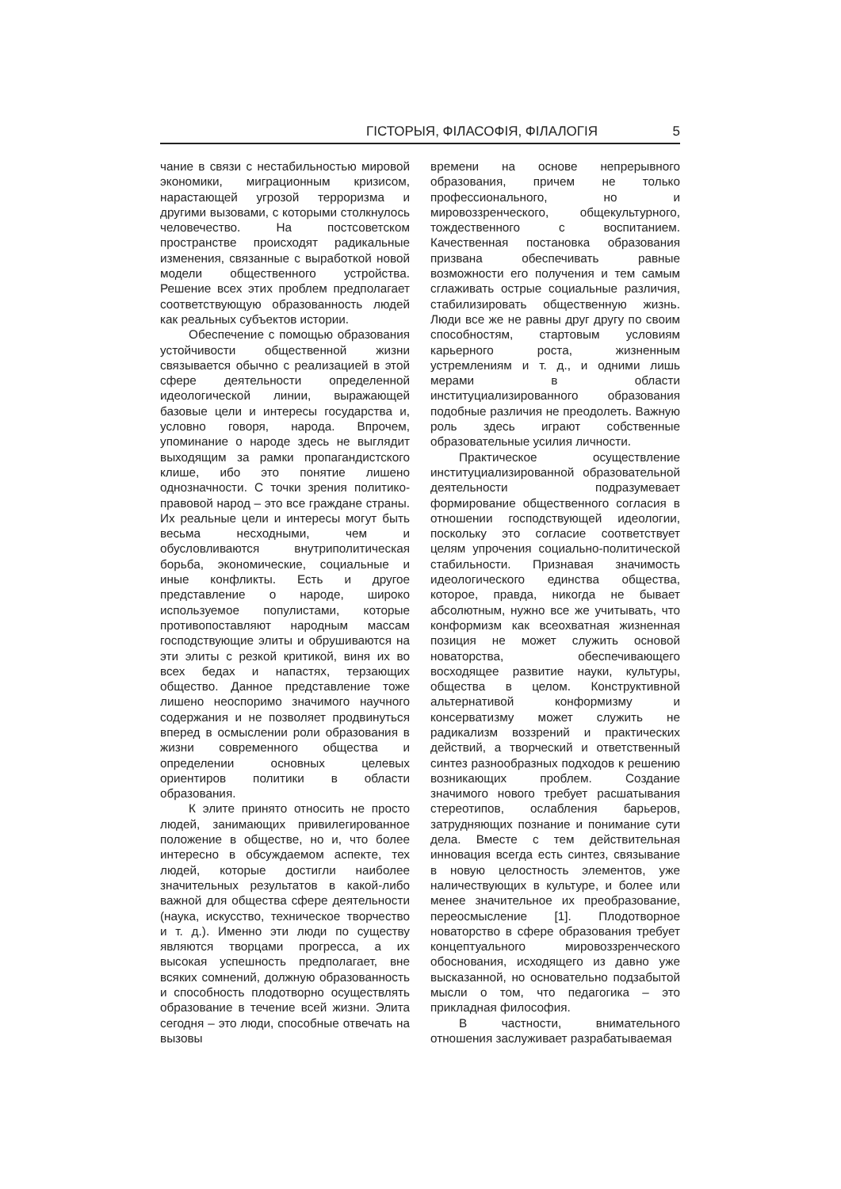ГІСТОРЫЯ, ФІЛАСОФІЯ, ФІЛАЛОГІЯ 5
чание в связи с нестабильностью мировой экономики, миграционным кризисом, нарастающей угрозой терроризма и другими вызовами, с которыми столкнулось человечество. На постсоветском пространстве происходят радикальные изменения, связанные с выработкой новой модели общественного устройства. Решение всех этих проблем предполагает соответствующую образованность людей как реальных субъектов истории.
Обеспечение с помощью образования устойчивости общественной жизни связывается обычно с реализацией в этой сфере деятельности определенной идеологической линии, выражающей базовые цели и интересы государства и, условно говоря, народа. Впрочем, упоминание о народе здесь не выглядит выходящим за рамки пропагандистского клише, ибо это понятие лишено однозначности. С точки зрения политико-правовой народ – это все граждане страны. Их реальные цели и интересы могут быть весьма несходными, чем и обусловливаются внутриполитическая борьба, экономические, социальные и иные конфликты. Есть и другое представление о народе, широко используемое популистами, которые противопоставляют народным массам господствующие элиты и обрушиваются на эти элиты с резкой критикой, виня их во всех бедах и напастях, терзающих общество. Данное представление тоже лишено неоспоримо значимого научного содержания и не позволяет продвинуться вперед в осмыслении роли образования в жизни современного общества и определении основных целевых ориентиров политики в области образования.
К элите принято относить не просто людей, занимающих привилегированное положение в обществе, но и, что более интересно в обсуждаемом аспекте, тех людей, которые достигли наиболее значительных результатов в какой-либо важной для общества сфере деятельности (наука, искусство, техническое творчество и т. д.). Именно эти люди по существу являются творцами прогресса, а их высокая успешность предполагает, вне всяких сомнений, должную образованность и способность плодотворно осуществлять образование в течение всей жизни. Элита сегодня – это люди, способные отвечать на вызовы
времени на основе непрерывного образования, причем не только профессионального, но и мировоззренческого, общекультурного, тождественного с воспитанием. Качественная постановка образования призвана обеспечивать равные возможности его получения и тем самым сглаживать острые социальные различия, стабилизировать общественную жизнь. Люди все же не равны друг другу по своим способностям, стартовым условиям карьерного роста, жизненным устремлениям и т. д., и одними лишь мерами в области институциализированного образования подобные различия не преодолеть. Важную роль здесь играют собственные образовательные усилия личности.
Практическое осуществление институциализированной образовательной деятельности подразумевает формирование общественного согласия в отношении господствующей идеологии, поскольку это согласие соответствует целям упрочения социально-политической стабильности. Признавая значимость идеологического единства общества, которое, правда, никогда не бывает абсолютным, нужно все же учитывать, что конформизм как всеохватная жизненная позиция не может служить основой новаторства, обеспечивающего восходящее развитие науки, культуры, общества в целом. Конструктивной альтернативой конформизму и консерватизму может служить не радикализм воззрений и практических действий, а творческий и ответственный синтез разнообразных подходов к решению возникающих проблем. Создание значимого нового требует расшатывания стереотипов, ослабления барьеров, затрудняющих познание и понимание сути дела. Вместе с тем действительная инновация всегда есть синтез, связывание в новую целостность элементов, уже наличествующих в культуре, и более или менее значительное их преобразование, переосмысление [1]. Плодотворное новаторство в сфере образования требует концептуального мировоззренческого обоснования, исходящего из давно уже высказанной, но основательно подзабытой мысли о том, что педагогика – это прикладная философия.
В частности, внимательного отношения заслуживает разрабатываемая